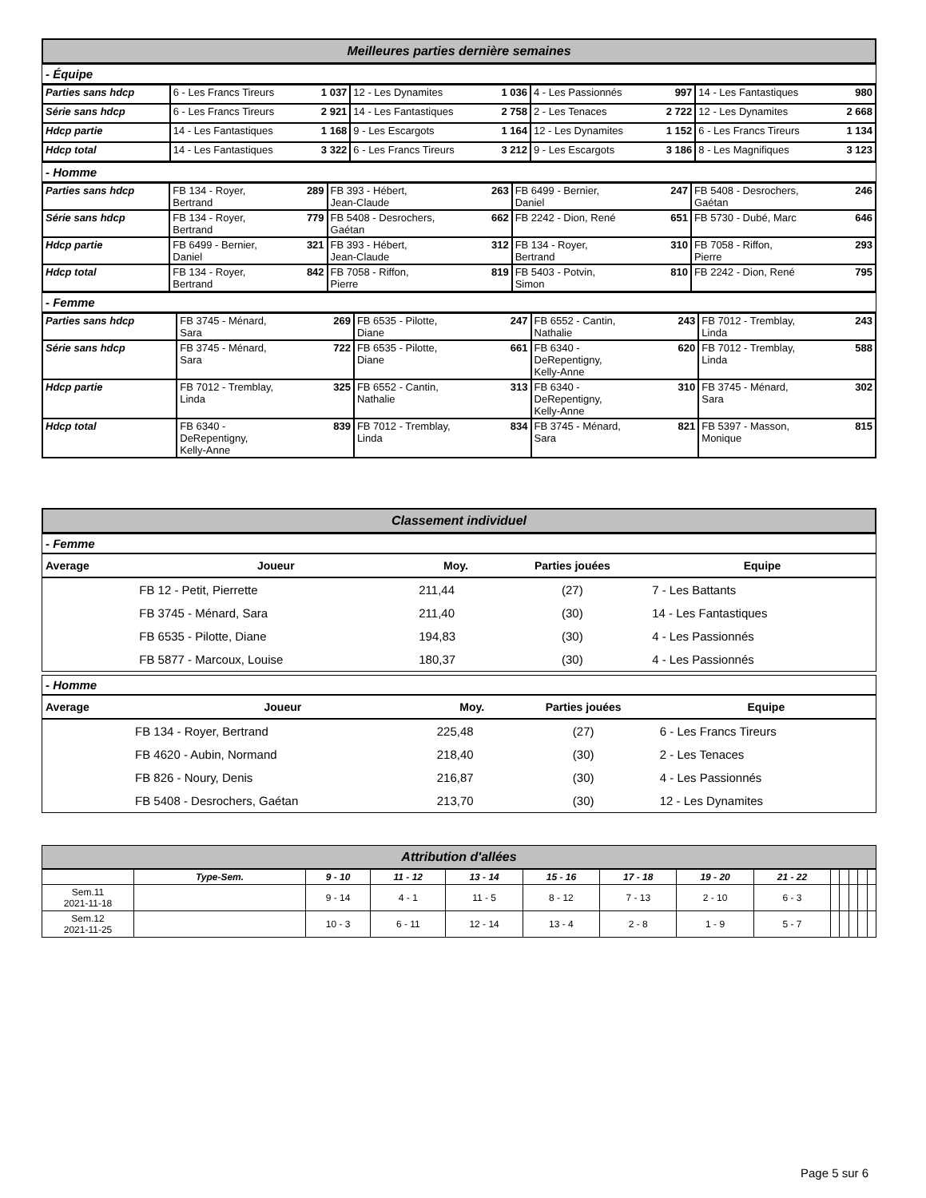Meilleures parties dernière semaines
- Équipe
| Parties sans hdcp | 6 - Les Francs Tireurs | 1 037 | 12 - Les Dynamites | 1 036 | 4 - Les Passionnés | 997 | 14 - Les Fantastiques | 980 |
| Série sans hdcp | 6 - Les Francs Tireurs | 2 921 | 14 - Les Fantastiques | 2 758 | 2 - Les Tenaces | 2 722 | 12 - Les Dynamites | 2 668 |
| Hdcp partie | 14 - Les Fantastiques | 1 168 | 9 - Les Escargots | 1 164 | 12 - Les Dynamites | 1 152 | 6 - Les Francs Tireurs | 1 134 |
| Hdcp total | 14 - Les Fantastiques | 3 322 | 6 - Les Francs Tireurs | 3 212 | 9 - Les Escargots | 3 186 | 8 - Les Magnifiques | 3 123 |
- Homme
| Parties sans hdcp | FB 134 - Royer, Bertrand | 289 | FB 393 - Hébert, Jean-Claude | 263 | FB 6499 - Bernier, Daniel | 247 | FB 5408 - Desrochers, Gaétan | 246 |
| Série sans hdcp | FB 134 - Royer, Bertrand | 779 | FB 5408 - Desrochers, Gaétan | 662 | FB 2242 - Dion, René | 651 | FB 5730 - Dubé, Marc | 646 |
| Hdcp partie | FB 6499 - Bernier, Daniel | 321 | FB 393 - Hébert, Jean-Claude | 312 | FB 134 - Royer, Bertrand | 310 | FB 7058 - Riffon, Pierre | 293 |
| Hdcp total | FB 134 - Royer, Bertrand | 842 | FB 7058 - Riffon, Pierre | 819 | FB 5403 - Potvin, Simon | 810 | FB 2242 - Dion, René | 795 |
- Femme
| Parties sans hdcp | FB 3745 - Ménard, Sara | 269 | FB 6535 - Pilotte, Diane | 247 | FB 6552 - Cantin, Nathalie | 243 | FB 7012 - Tremblay, Linda | 243 |
| Série sans hdcp | FB 3745 - Ménard, Sara | 722 | FB 6535 - Pilotte, Diane | 661 | FB 6340 - DeRepentigny, Kelly-Anne | 620 | FB 7012 - Tremblay, Linda | 588 |
| Hdcp partie | FB 7012 - Tremblay, Linda | 325 | FB 6552 - Cantin, Nathalie | 313 | FB 6340 - DeRepentigny, Kelly-Anne | 310 | FB 3745 - Ménard, Sara | 302 |
| Hdcp total | FB 6340 - DeRepentigny, Kelly-Anne | 839 | FB 7012 - Tremblay, Linda | 834 | FB 3745 - Ménard, Sara | 821 | FB 5397 - Masson, Monique | 815 |
Classement individuel
- Femme
| Average | Joueur | Moy. | Parties jouées | Equipe |
| --- | --- | --- | --- | --- |
| | FB 12 - Petit, Pierrette | 211,44 | (27) | 7 - Les Battants |
| | FB 3745 - Ménard, Sara | 211,40 | (30) | 14 - Les Fantastiques |
| | FB 6535 - Pilotte, Diane | 194,83 | (30) | 4 - Les Passionnés |
| | FB 5877 - Marcoux, Louise | 180,37 | (30) | 4 - Les Passionnés |
- Homme
| Average | Joueur | Moy. | Parties jouées | Equipe |
| --- | --- | --- | --- | --- |
| | FB 134 - Royer, Bertrand | 225,48 | (27) | 6 - Les Francs Tireurs |
| | FB 4620 - Aubin, Normand | 218,40 | (30) | 2 - Les Tenaces |
| | FB 826 - Noury, Denis | 216,87 | (30) | 4 - Les Passionnés |
| | FB 5408 - Desrochers, Gaétan | 213,70 | (30) | 12 - Les Dynamites |
Attribution d'allées
| | Type-Sem. | 9 - 10 | 11 - 12 | 13 - 14 | 15 - 16 | 17 - 18 | 19 - 20 | 21 - 22 | | | | | |
| --- | --- | --- | --- | --- | --- | --- | --- | --- | --- | --- | --- | --- | --- |
| Sem.11 2021-11-18 | | 9 - 14 | 4 - 1 | 11 - 5 | 8 - 12 | 7 - 13 | 2 - 10 | 6 - 3 | | | | | |
| Sem.12 2021-11-25 | | 10 - 3 | 6 - 11 | 12 - 14 | 13 - 4 | 2 - 8 | 1 - 9 | 5 - 7 | | | | | |
Page 5 sur 6